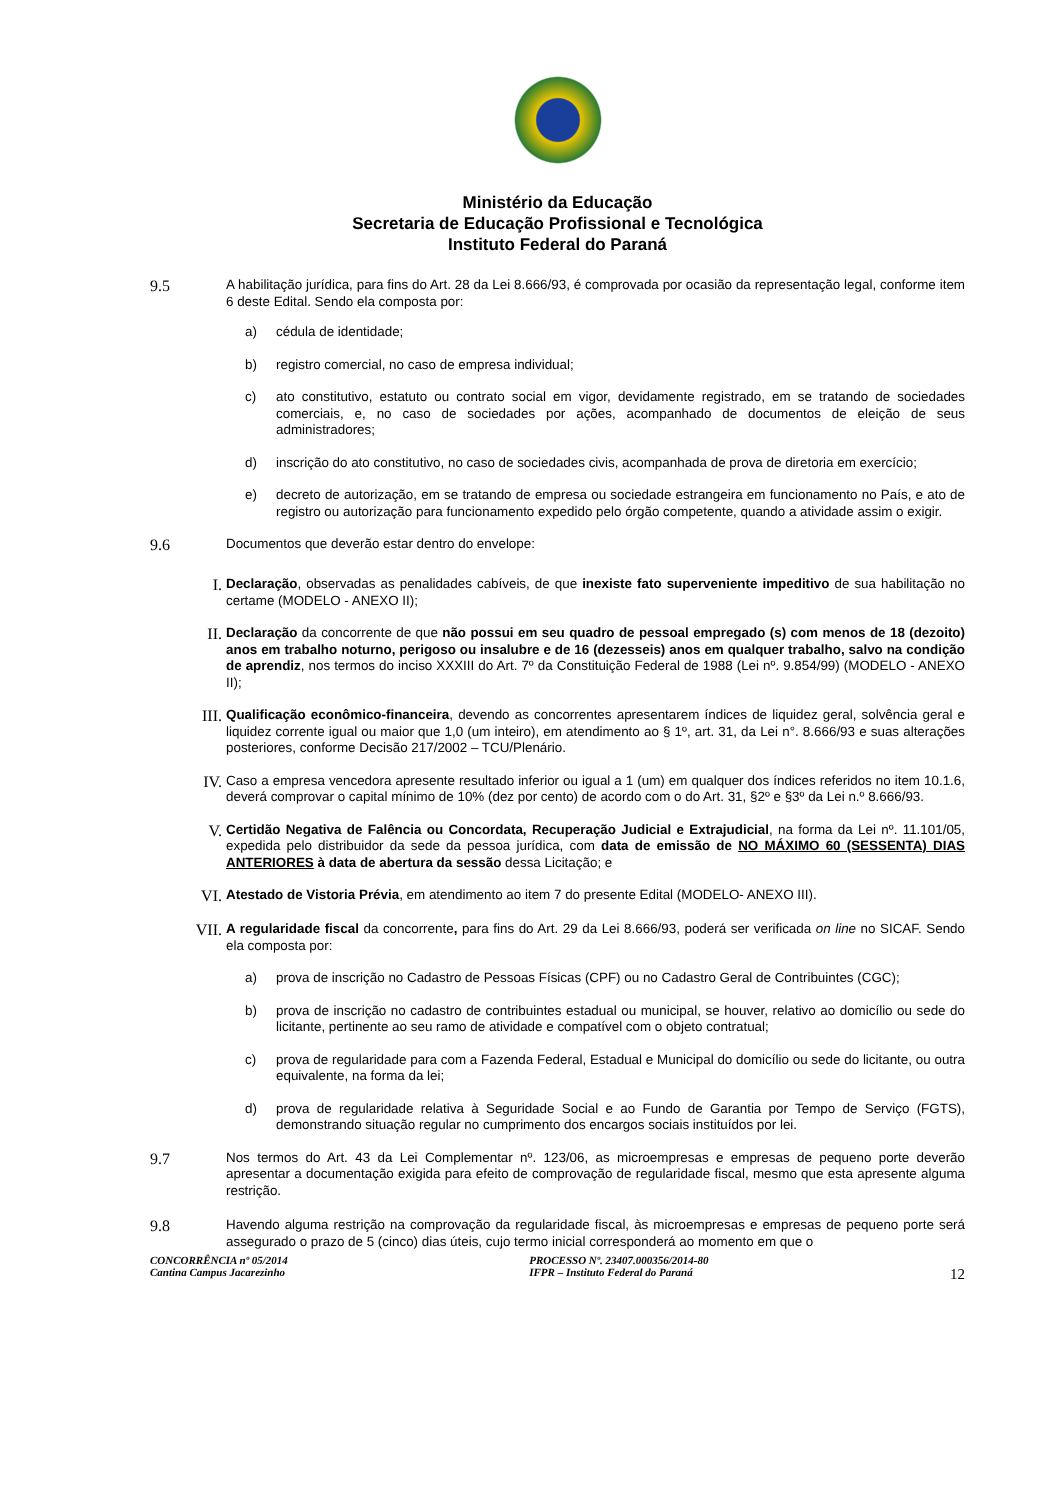Ministério da Educação
Secretaria de Educação Profissional e Tecnológica
Instituto Federal do Paraná
9.5
A habilitação jurídica, para fins do Art. 28 da Lei 8.666/93, é comprovada por ocasião da representação legal, conforme item 6 deste Edital. Sendo ela composta por:
a)
cédula de identidade;
b)
registro comercial, no caso de empresa individual;
c)
ato constitutivo, estatuto ou contrato social em vigor, devidamente registrado, em se tratando de sociedades comerciais, e, no caso de sociedades por ações, acompanhado de documentos de eleição de seus administradores;
d)
inscrição do ato constitutivo, no caso de sociedades civis, acompanhada de prova de diretoria em exercício;
e)
decreto de autorização, em se tratando de empresa ou sociedade estrangeira em funcionamento no País, e ato de registro ou autorização para funcionamento expedido pelo órgão competente, quando a atividade assim o exigir.
9.6
Documentos que deverão estar dentro do envelope:
I.
Declaração, observadas as penalidades cabíveis, de que inexiste fato superveniente impeditivo de sua habilitação no certame (MODELO - ANEXO II);
II.
Declaração da concorrente de que não possui em seu quadro de pessoal empregado (s) com menos de 18 (dezoito) anos em trabalho noturno, perigoso ou insalubre e de 16 (dezesseis) anos em qualquer trabalho, salvo na condição de aprendiz, nos termos do inciso XXXIII do Art. 7º da Constituição Federal de 1988 (Lei nº. 9.854/99) (MODELO - ANEXO II);
III.
Qualificação econômico-financeira, devendo as concorrentes apresentarem índices de liquidez geral, solvência geral e liquidez corrente igual ou maior que 1,0 (um inteiro), em atendimento ao § 1º, art. 31, da Lei n°. 8.666/93 e suas alterações posteriores, conforme Decisão 217/2002 – TCU/Plenário.
IV.
Caso a empresa vencedora apresente resultado inferior ou igual a 1 (um) em qualquer dos índices referidos no item 10.1.6, deverá comprovar o capital mínimo de 10% (dez por cento) de acordo com o do Art. 31, §2º e §3º da Lei n.º 8.666/93.
V.
Certidão Negativa de Falência ou Concordata, Recuperação Judicial e Extrajudicial, na forma da Lei nº. 11.101/05, expedida pelo distribuidor da sede da pessoa jurídica, com data de emissão de NO MÁXIMO 60 (SESSENTA) DIAS ANTERIORES à data de abertura da sessão dessa Licitação; e
VI.
Atestado de Vistoria Prévia, em atendimento ao item 7 do presente Edital (MODELO- ANEXO III).
VII.
A regularidade fiscal da concorrente, para fins do Art. 29 da Lei 8.666/93, poderá ser verificada on line no SICAF. Sendo ela composta por:
a)
prova de inscrição no Cadastro de Pessoas Físicas (CPF) ou no Cadastro Geral de Contribuintes (CGC);
b)
prova de inscrição no cadastro de contribuintes estadual ou municipal, se houver, relativo ao domicílio ou sede do licitante, pertinente ao seu ramo de atividade e compatível com o objeto contratual;
c)
prova de regularidade para com a Fazenda Federal, Estadual e Municipal do domicílio ou sede do licitante, ou outra equivalente, na forma da lei;
d)
prova de regularidade relativa à Seguridade Social e ao Fundo de Garantia por Tempo de Serviço (FGTS), demonstrando situação regular no cumprimento dos encargos sociais instituídos por lei.
9.7
Nos termos do Art. 43 da Lei Complementar nº. 123/06, as microempresas e empresas de pequeno porte deverão apresentar a documentação exigida para efeito de comprovação de regularidade fiscal, mesmo que esta apresente alguma restrição.
9.8
Havendo alguma restrição na comprovação da regularidade fiscal, às microempresas e empresas de pequeno porte será assegurado o prazo de 5 (cinco) dias úteis, cujo termo inicial corresponderá ao momento em que o
CONCORRÊNCIA nº 05/2014
Cantina Campus Jacarezinho
PROCESSO Nº. 23407.000356/2014-80
IFPR – Instituto Federal do Paraná
12